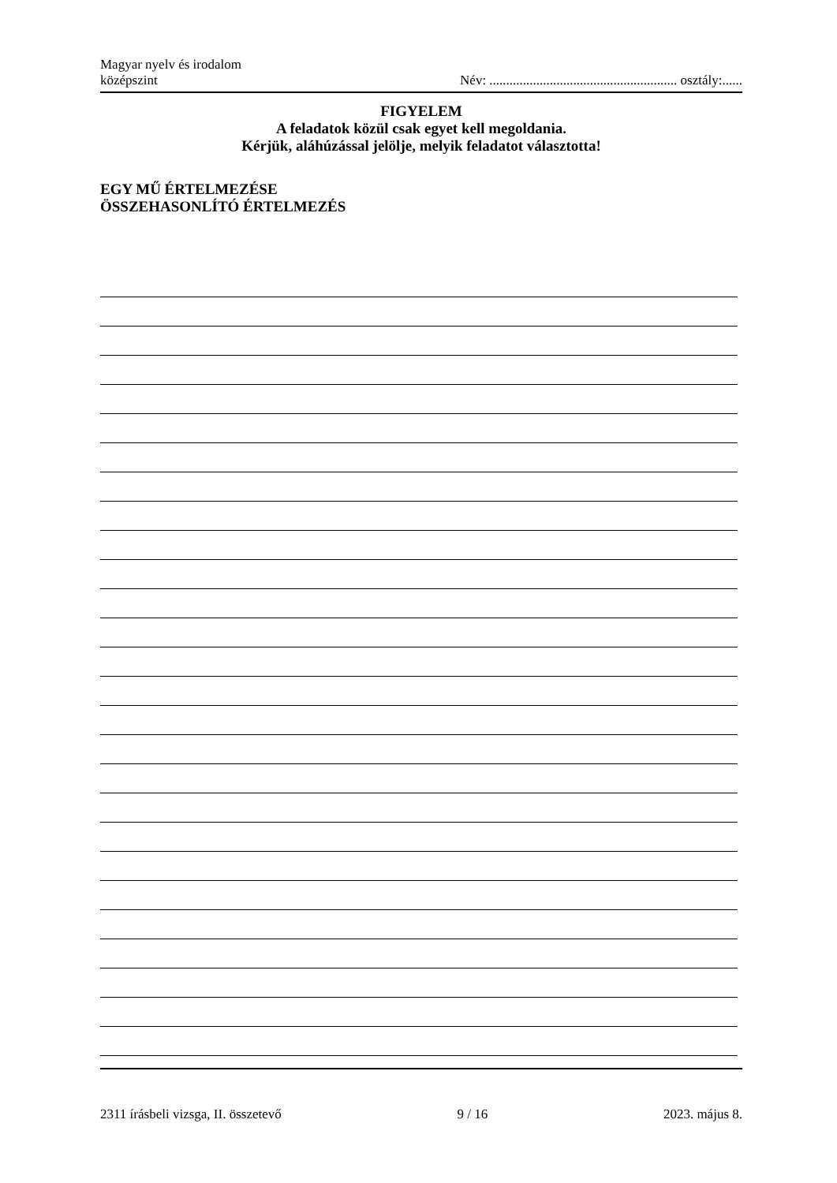Magyar nyelv és irodalom
középszint
Név: ........................................................ osztály:......
FIGYELEM
A feladatok közül csak egyet kell megoldania.
Kérjük, aláhúzással jelölje, melyik feladatot választotta!
EGY MŰ ÉRTELMEZÉSE
ÖSSZEHASONLÍTÓ ÉRTELMEZÉS
2311 írásbeli vizsga, II. összetevő 9 / 16 2023. május 8.